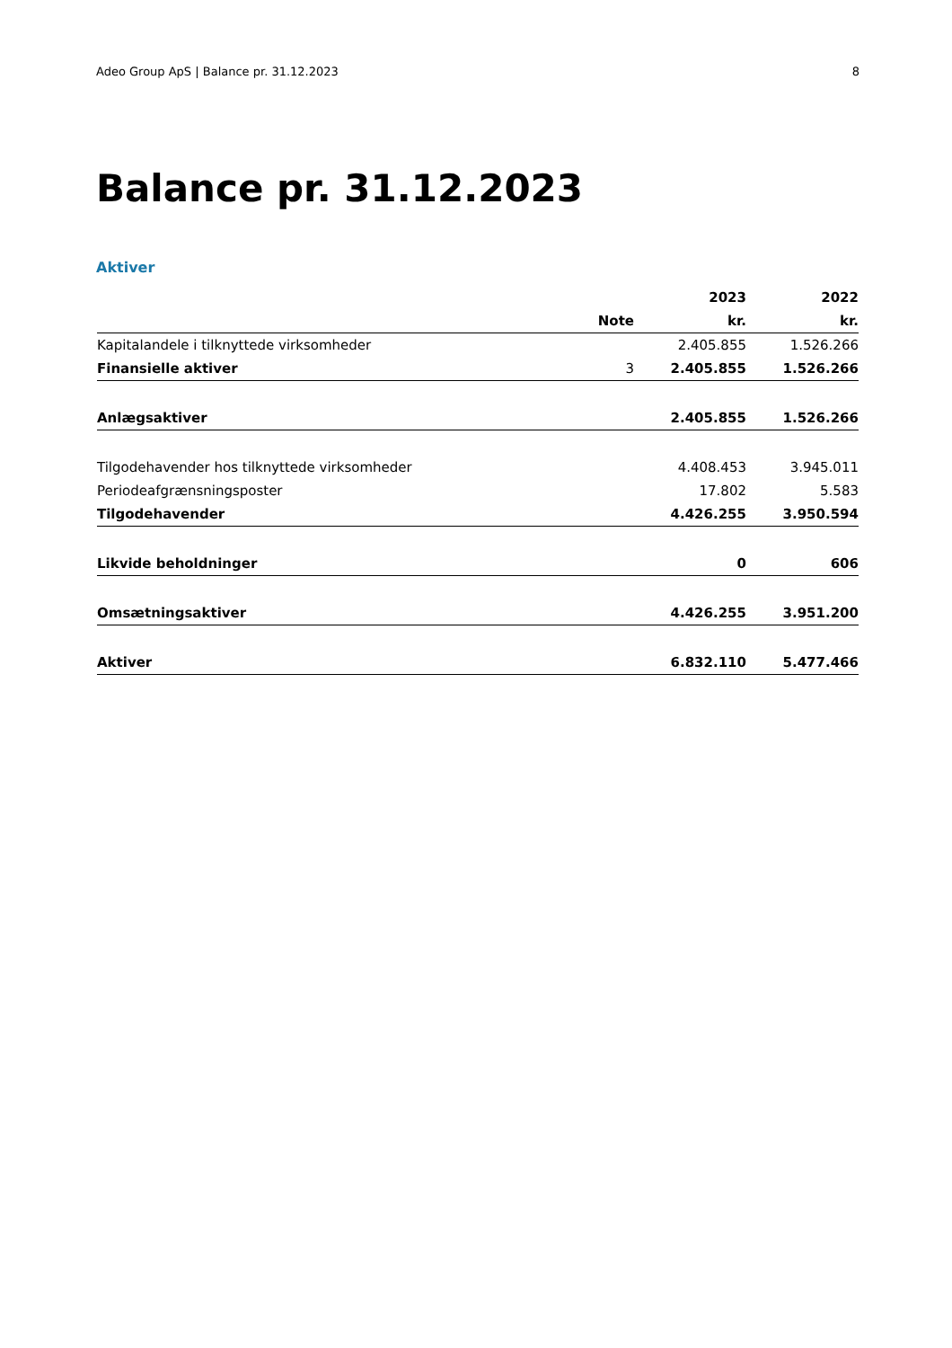Adeo Group ApS | Balance pr. 31.12.2023 8
Balance pr. 31.12.2023
Aktiver
| | | 2023 | 2022 |
| --- | --- | --- | --- |
| | Note | kr. | kr. |
| Kapitalandele i tilknyttede virksomheder | | 2.405.855 | 1.526.266 |
| Finansielle aktiver | 3 | 2.405.855 | 1.526.266 |
| Anlægsaktiver | | 2.405.855 | 1.526.266 |
| Tilgodehavender hos tilknyttede virksomheder | | 4.408.453 | 3.945.011 |
| Periodeafgrænsningsposter | | 17.802 | 5.583 |
| Tilgodehavender | | 4.426.255 | 3.950.594 |
| Likvide beholdninger | | 0 | 606 |
| Omsætningsaktiver | | 4.426.255 | 3.951.200 |
| Aktiver | | 6.832.110 | 5.477.466 |